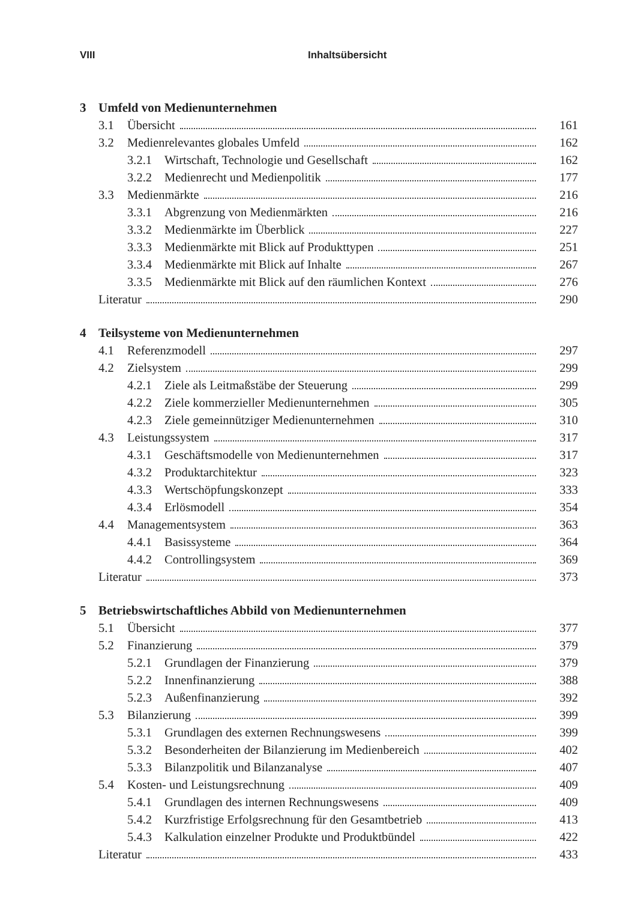VIII Inhaltsübersicht
3 Umfeld von Medienunternehmen
3.1 Übersicht 161
3.2 Medienrelevantes globales Umfeld 162
3.2.1 Wirtschaft, Technologie und Gesellschaft 162
3.2.2 Medienrecht und Medienpolitik 177
3.3 Medienmärkte 216
3.3.1 Abgrenzung von Medienmärkten 216
3.3.2 Medienmärkte im Überblick 227
3.3.3 Medienmärkte mit Blick auf Produkttypen 251
3.3.4 Medienmärkte mit Blick auf Inhalte 267
3.3.5 Medienmärkte mit Blick auf den räumlichen Kontext 276
Literatur 290
4 Teilsysteme von Medienunternehmen
4.1 Referenzmodell 297
4.2 Zielsystem 299
4.2.1 Ziele als Leitmaßstäbe der Steuerung 299
4.2.2 Ziele kommerzieller Medienunternehmen 305
4.2.3 Ziele gemeinnütziger Medienunternehmen 310
4.3 Leistungssystem 317
4.3.1 Geschäftsmodelle von Medienunternehmen 317
4.3.2 Produktarchitektur 323
4.3.3 Wertschöpfungskonzept 333
4.3.4 Erlösmodell 354
4.4 Managementsystem 363
4.4.1 Basissysteme 364
4.4.2 Controllingsystem 369
Literatur 373
5 Betriebswirtschaftliches Abbild von Medienunternehmen
5.1 Übersicht 377
5.2 Finanzierung 379
5.2.1 Grundlagen der Finanzierung 379
5.2.2 Innenfinanzierung 388
5.2.3 Außenfinanzierung 392
5.3 Bilanzierung 399
5.3.1 Grundlagen des externen Rechnungswesens 399
5.3.2 Besonderheiten der Bilanzierung im Medienbereich 402
5.3.3 Bilanzpolitik und Bilanzanalyse 407
5.4 Kosten- und Leistungsrechnung 409
5.4.1 Grundlagen des internen Rechnungswesens 409
5.4.2 Kurzfristige Erfolgsrechnung für den Gesamtbetrieb 413
5.4.3 Kalkulation einzelner Produkte und Produktbündel 422
Literatur 433